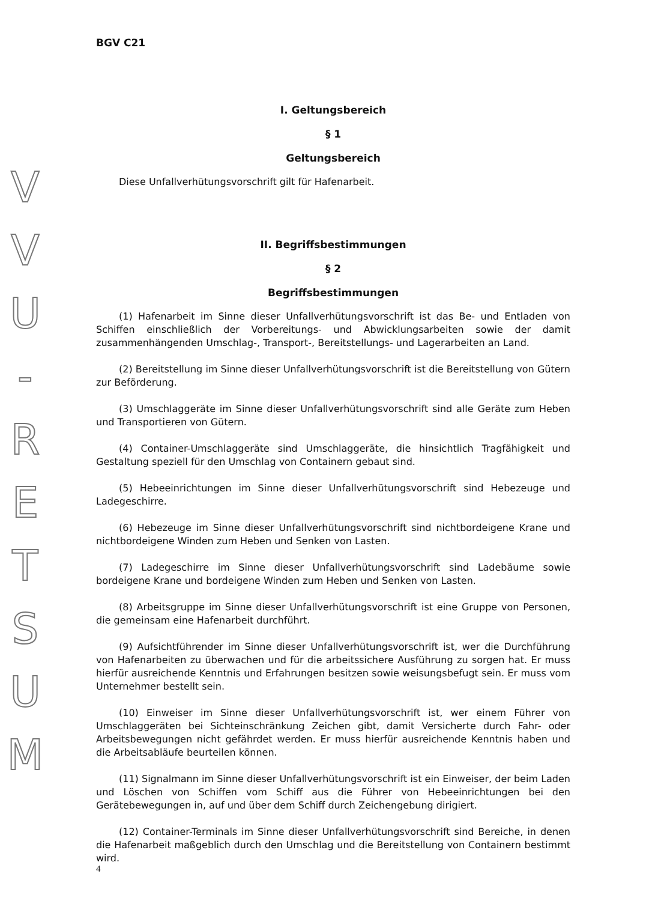V
V
U
-
R
E
T
S
U
M
BGV C21
I. Geltungsbereich
§ 1
Geltungsbereich
Diese Unfallverhütungsvorschrift gilt für Hafenarbeit.
II. Begriffsbestimmungen
§ 2
Begriffsbestimmungen
(1) Hafenarbeit im Sinne dieser Unfallverhütungsvorschrift ist das Be- und Entladen von Schiffen einschließlich der Vorbereitungs- und Abwicklungsarbeiten sowie der damit zusammenhängenden Umschlag-, Transport-, Bereitstellungs- und Lagerarbeiten an Land.
(2) Bereitstellung im Sinne dieser Unfallverhütungsvorschrift ist die Bereitstellung von Gütern zur Beförderung.
(3) Umschlaggeräte im Sinne dieser Unfallverhütungsvorschrift sind alle Geräte zum Heben und Transportieren von Gütern.
(4) Container-Umschlaggeräte sind Umschlaggeräte, die hinsichtlich Tragfähigkeit und Gestaltung speziell für den Umschlag von Containern gebaut sind.
(5) Hebeeinrichtungen im Sinne dieser Unfallverhütungsvorschrift sind Hebezeuge und Ladegeschirre.
(6) Hebezeuge im Sinne dieser Unfallverhütungsvorschrift sind nichtbordeigene Krane und nichtbordeigene Winden zum Heben und Senken von Lasten.
(7) Ladegeschirre im Sinne dieser Unfallverhütungsvorschrift sind Ladebäume sowie bordeigene Krane und bordeigene Winden zum Heben und Senken von Lasten.
(8) Arbeitsgruppe im Sinne dieser Unfallverhütungsvorschrift ist eine Gruppe von Personen, die gemeinsam eine Hafenarbeit durchführt.
(9) Aufsichtführender im Sinne dieser Unfallverhütungsvorschrift ist, wer die Durchführung von Hafenarbeiten zu überwachen und für die arbeitssichere Ausführung zu sorgen hat. Er muss hierfür ausreichende Kenntnis und Erfahrungen besitzen sowie weisungsbefugt sein. Er muss vom Unternehmer bestellt sein.
(10) Einweiser im Sinne dieser Unfallverhütungsvorschrift ist, wer einem Führer von Umschlaggeräten bei Sichteinschränkung Zeichen gibt, damit Versicherte durch Fahr- oder Arbeitsbewegungen nicht gefährdet werden. Er muss hierfür ausreichende Kenntnis haben und die Arbeitsabläufe beurteilen können.
(11) Signalmann im Sinne dieser Unfallverhütungsvorschrift ist ein Einweiser, der beim Laden und Löschen von Schiffen vom Schiff aus die Führer von Hebeeinrichtungen bei den Gerätebewegungen in, auf und über dem Schiff durch Zeichengebung dirigiert.
(12) Container-Terminals im Sinne dieser Unfallverhütungsvorschrift sind Bereiche, in denen die Hafenarbeit maßgeblich durch den Umschlag und die Bereitstellung von Containern bestimmt wird.
4